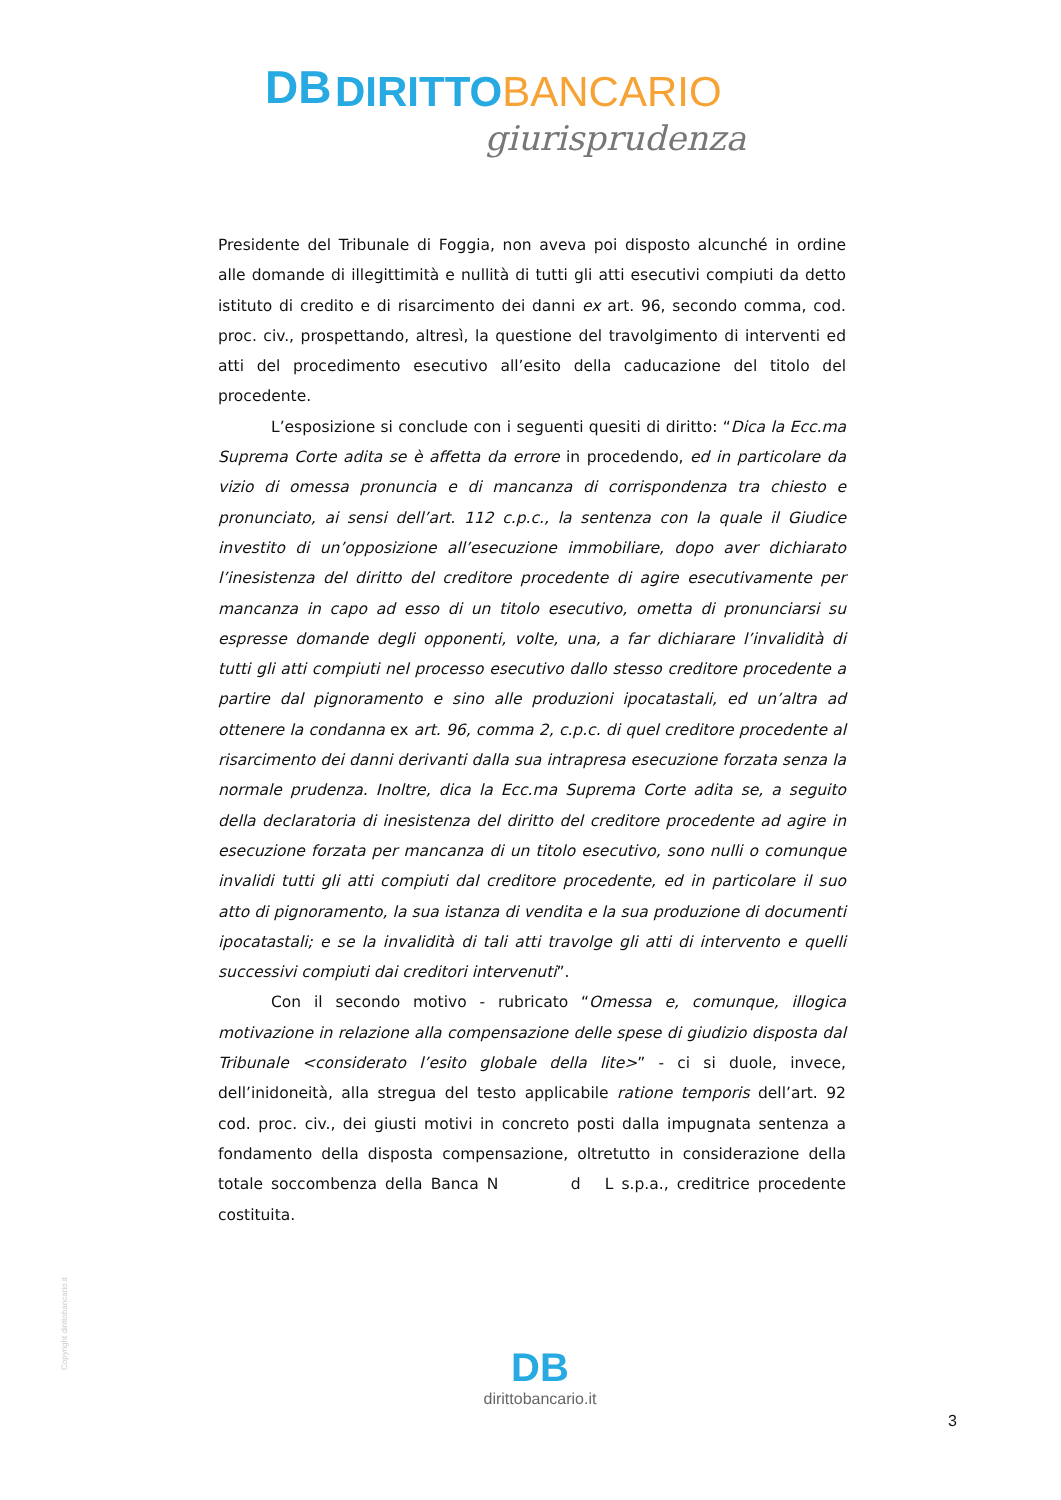DB DIRITTO BANCARIO
giurisprudenza
Presidente del Tribunale di Foggia, non aveva poi disposto alcunché in ordine alle domande di illegittimità e nullità di tutti gli atti esecutivi compiuti da detto istituto di credito e di risarcimento dei danni ex art. 96, secondo comma, cod. proc. civ., prospettando, altresì, la questione del travolgimento di interventi ed atti del procedimento esecutivo all’esito della caducazione del titolo del procedente.
L’esposizione si conclude con i seguenti quesiti di diritto: “Dica la Ecc.ma Suprema Corte adita se è affetta da errore in procedendo, ed in particolare da vizio di omessa pronuncia e di mancanza di corrispondenza tra chiesto e pronunciato, ai sensi dell’art. 112 c.p.c., la sentenza con la quale il Giudice investito di un’opposizione all’esecuzione immobiliare, dopo aver dichiarato l’inesistenza del diritto del creditore procedente di agire esecutivamente per mancanza in capo ad esso di un titolo esecutivo, ometta di pronunciarsi su espresse domande degli opponenti, volte, una, a far dichiarare l’invalidità di tutti gli atti compiuti nel processo esecutivo dallo stesso creditore procedente a partire dal pignoramento e sino alle produzioni ipocatastali, ed un’altra ad ottenere la condanna ex art. 96, comma 2, c.p.c. di quel creditore procedente al risarcimento dei danni derivanti dalla sua intrapresa esecuzione forzata senza la normale prudenza. Inoltre, dica la Ecc.ma Suprema Corte adita se, a seguito della declaratoria di inesistenza del diritto del creditore procedente ad agire in esecuzione forzata per mancanza di un titolo esecutivo, sono nulli o comunque invalidi tutti gli atti compiuti dal creditore procedente, ed in particolare il suo atto di pignoramento, la sua istanza di vendita e la sua produzione di documenti ipocatastali; e se la invalidità di tali atti travolge gli atti di intervento e quelli successivi compiuti dai creditori intervenuti”.
Con il secondo motivo - rubricato “Omessa e, comunque, illogica motivazione in relazione alla compensazione delle spese di giudizio disposta dal Tribunale <considerato l’esito globale della lite>” - ci si duole, invece, dell’inidoneità, alla stregua del testo applicabile ratione temporis dell’art. 92 cod. proc. civ., dei giusti motivi in concreto posti dalla impugnata sentenza a fondamento della disposta compensazione, oltretutto in considerazione della totale soccombenza della Banca N d L s.p.a., creditrice procedente costituita.
Copyright dirittobancario.it
DB
dirittobancario.it
3